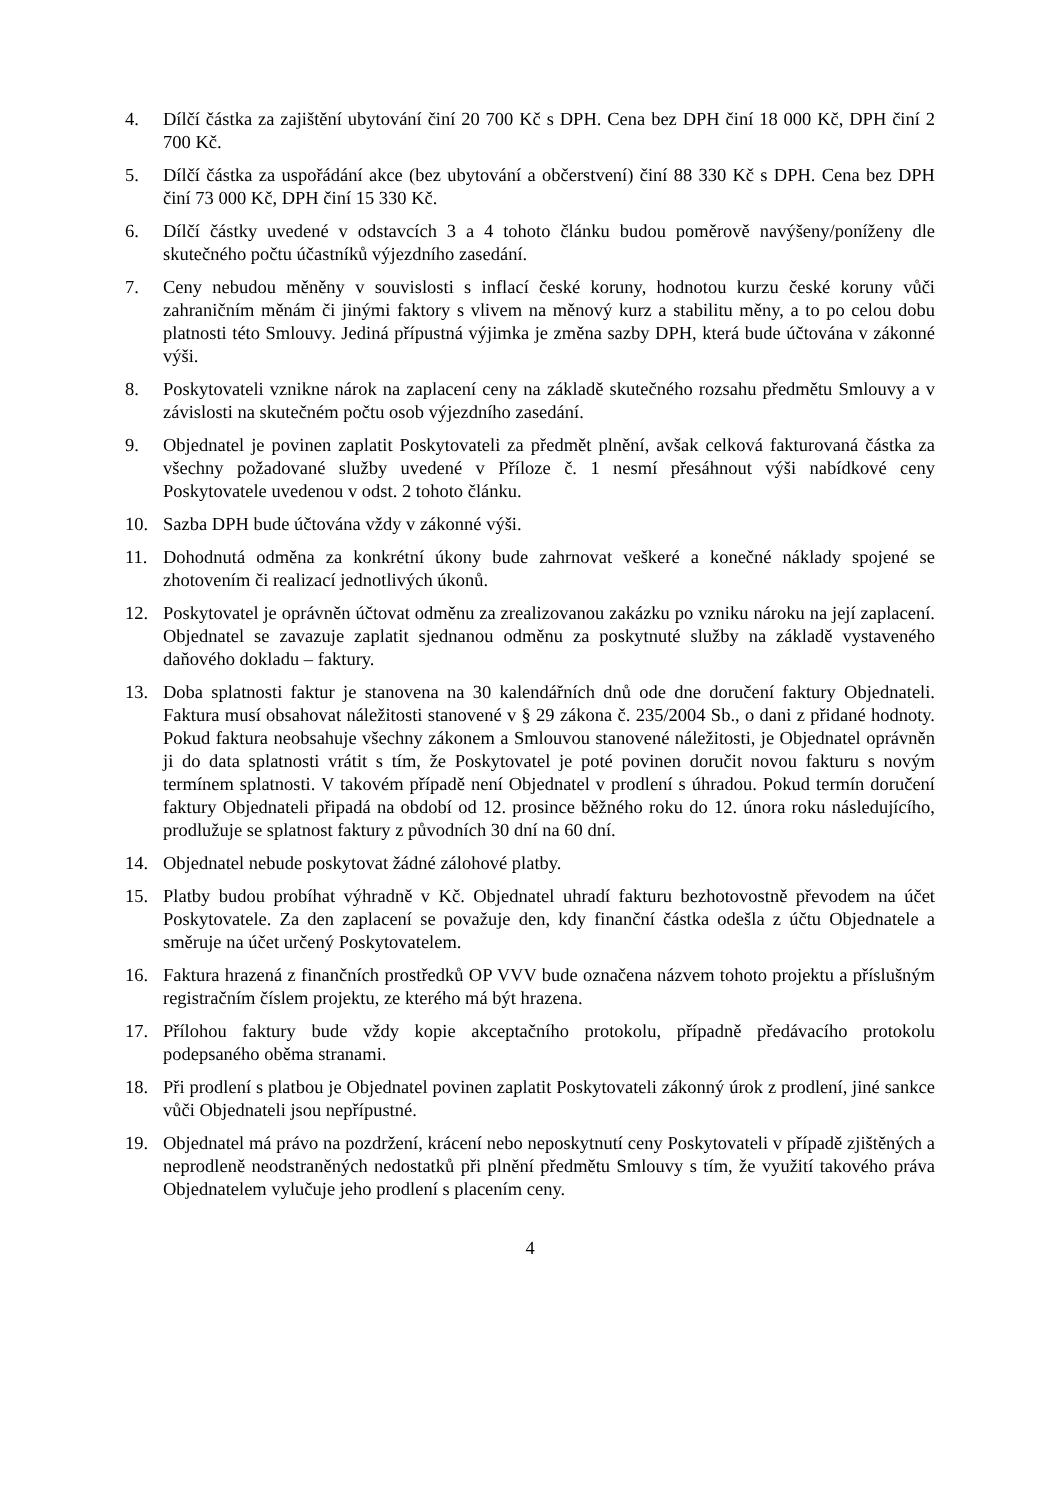4. Dílčí částka za zajištění ubytování činí 20 700 Kč s DPH. Cena bez DPH činí 18 000 Kč, DPH činí 2 700 Kč.
5. Dílčí částka za uspořádání akce (bez ubytování a občerstvení) činí 88 330 Kč s DPH. Cena bez DPH činí 73 000 Kč, DPH činí 15 330 Kč.
6. Dílčí částky uvedené v odstavcích 3 a 4 tohoto článku budou poměrově navýšeny/poníženy dle skutečného počtu účastníků výjezdního zasedání.
7. Ceny nebudou měněny v souvislosti s inflací české koruny, hodnotou kurzu české koruny vůči zahraničním měnám či jinými faktory s vlivem na měnový kurz a stabilitu měny, a to po celou dobu platnosti této Smlouvy. Jediná přípustná výjimka je změna sazby DPH, která bude účtována v zákonné výši.
8. Poskytovateli vznikne nárok na zaplacení ceny na základě skutečného rozsahu předmětu Smlouvy a v závislosti na skutečném počtu osob výjezdního zasedání.
9. Objednatel je povinen zaplatit Poskytovateli za předmět plnění, avšak celková fakturovaná částka za všechny požadované služby uvedené v Příloze č. 1 nesmí přesáhnout výši nabídkové ceny Poskytovatele uvedenou v odst. 2 tohoto článku.
10. Sazba DPH bude účtována vždy v zákonné výši.
11. Dohodnutá odměna za konkrétní úkony bude zahrnovat veškeré a konečné náklady spojené se zhotovením či realizací jednotlivých úkonů.
12. Poskytovatel je oprávněn účtovat odměnu za zrealizovanou zakázku po vzniku nároku na její zaplacení. Objednatel se zavazuje zaplatit sjednanou odměnu za poskytnuté služby na základě vystaveného daňového dokladu – faktury.
13. Doba splatnosti faktur je stanovena na 30 kalendářních dnů ode dne doručení faktury Objednateli. Faktura musí obsahovat náležitosti stanovené v § 29 zákona č. 235/2004 Sb., o dani z přidané hodnoty. Pokud faktura neobsahuje všechny zákonem a Smlouvou stanovené náležitosti, je Objednatel oprávněn ji do data splatnosti vrátit s tím, že Poskytovatel je poté povinen doručit novou fakturu s novým termínem splatnosti. V takovém případě není Objednatel v prodlení s úhradou. Pokud termín doručení faktury Objednateli připadá na období od 12. prosince běžného roku do 12. února roku následujícího, prodlužuje se splatnost faktury z původních 30 dní na 60 dní.
14. Objednatel nebude poskytovat žádné zálohové platby.
15. Platby budou probíhat výhradně v Kč. Objednatel uhradí fakturu bezhotovostně převodem na účet Poskytovatele. Za den zaplacení se považuje den, kdy finanční částka odešla z účtu Objednatele a směruje na účet určený Poskytovatelem.
16. Faktura hrazená z finančních prostředků OP VVV bude označena názvem tohoto projektu a příslušným registračním číslem projektu, ze kterého má být hrazena.
17. Přílohou faktury bude vždy kopie akceptačního protokolu, případně předávacího protokolu podepsaného oběma stranami.
18. Při prodlení s platbou je Objednatel povinen zaplatit Poskytovateli zákonný úrok z prodlení, jiné sankce vůči Objednateli jsou nepřípustné.
19. Objednatel má právo na pozdržení, krácení nebo neposkytnutí ceny Poskytovateli v případě zjištěných a neprodleně neodstraněných nedostatků při plnění předmětu Smlouvy s tím, že využití takového práva Objednatelem vylučuje jeho prodlení s placením ceny.
4